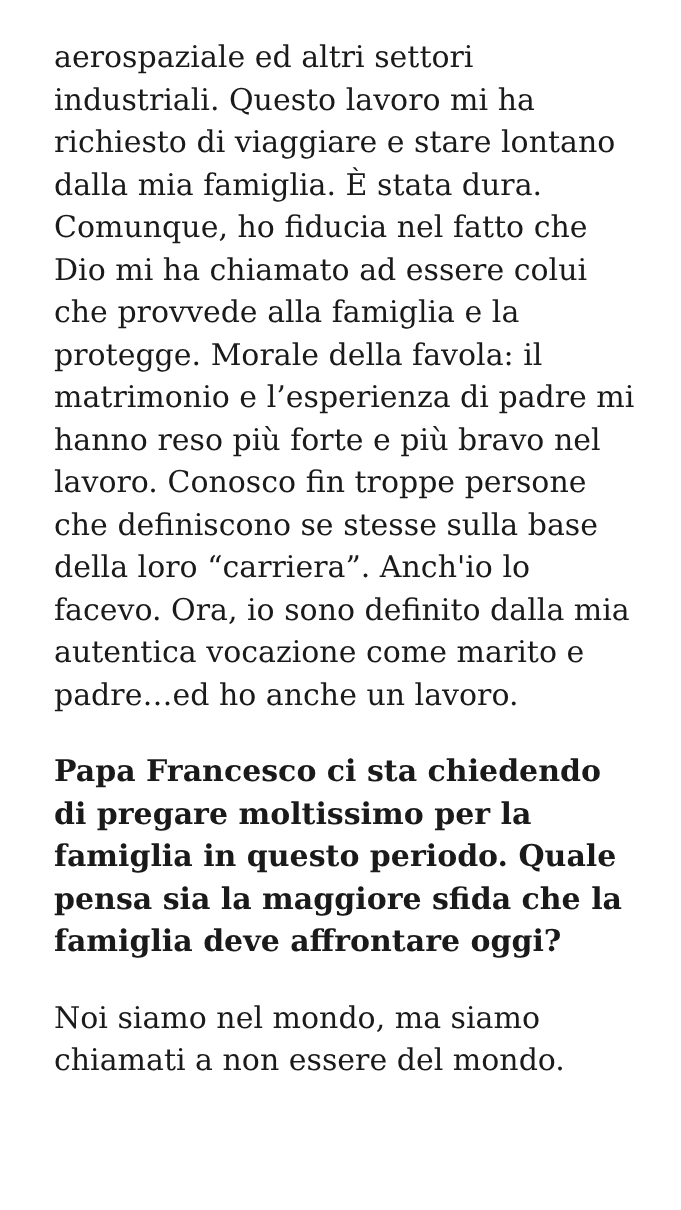aerospaziale ed altri settori industriali. Questo lavoro mi ha richiesto di viaggiare e stare lontano dalla mia famiglia. È stata dura. Comunque, ho fiducia nel fatto che Dio mi ha chiamato ad essere colui che provvede alla famiglia e la protegge. Morale della favola: il matrimonio e l’esperienza di padre mi hanno reso più forte e più bravo nel lavoro. Conosco fin troppe persone che definiscono se stesse sulla base della loro “carriera”. Anch'io lo facevo. Ora, io sono definito dalla mia autentica vocazione come marito e padre…ed ho anche un lavoro.
Papa Francesco ci sta chiedendo di pregare moltissimo per la famiglia in questo periodo. Quale pensa sia la maggiore sfida che la famiglia deve affrontare oggi?
Noi siamo nel mondo, ma siamo chiamati a non essere del mondo.